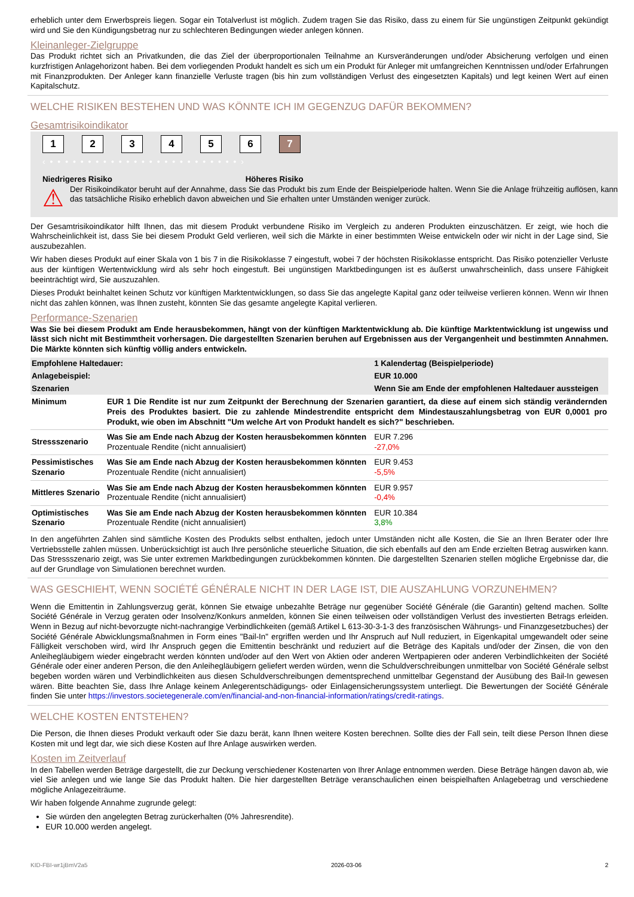erheblich unter dem Erwerbspreis liegen. Sogar ein Totalverlust ist möglich. Zudem tragen Sie das Risiko, dass zu einem für Sie ungünstigen Zeitpunkt gekündigt wird und Sie den Kündigungsbetrag nur zu schlechteren Bedingungen wieder anlegen können.
Kleinanleger-Zielgruppe
Das Produkt richtet sich an Privatkunden, die das Ziel der überproportionalen Teilnahme an Kursveränderungen und/oder Absicherung verfolgen und einen kurzfristigen Anlagehorizont haben. Bei dem vorliegenden Produkt handelt es sich um ein Produkt für Anleger mit umfangreichen Kenntnissen und/oder Erfahrungen mit Finanzprodukten. Der Anleger kann finanzielle Verluste tragen (bis hin zum vollständigen Verlust des eingesetzten Kapitals) und legt keinen Wert auf einen Kapitalschutz.
WELCHE RISIKEN BESTEHEN UND WAS KÖNNTE ICH IM GEGENZUG DAFÜR BEKOMMEN?
Gesamtrisikoindikator
123456 7
‹ • • • • • • • • • • • • • • • • • • • • • • • • • ›
Niedrigeres Risiko Höheres Risiko
⚠
Der Risikoindikator beruht auf der Annahme, dass Sie das Produkt bis zum Ende der Beispielperiode halten. Wenn Sie die Anlage frühzeitig auflösen, kann das tatsächliche Risiko erheblich davon abweichen und Sie erhalten unter Umständen weniger zurück.
Der Gesamtrisikoindikator hilft Ihnen, das mit diesem Produkt verbundene Risiko im Vergleich zu anderen Produkten einzuschätzen. Er zeigt, wie hoch die Wahrscheinlichkeit ist, dass Sie bei diesem Produkt Geld verlieren, weil sich die Märkte in einer bestimmten Weise entwickeln oder wir nicht in der Lage sind, Sie auszubezahlen.
Wir haben dieses Produkt auf einer Skala von 1 bis 7 in die Risikoklasse 7 eingestuft, wobei 7 der höchsten Risikoklasse entspricht. Das Risiko potenzieller Verluste aus der künftigen Wertentwicklung wird als sehr hoch eingestuft. Bei ungünstigen Marktbedingungen ist es äußerst unwahrscheinlich, dass unsere Fähigkeit beeinträchtigt wird, Sie auszuzahlen.
Dieses Produkt beinhaltet keinen Schutz vor künftigen Marktentwicklungen, so dass Sie das angelegte Kapital ganz oder teilweise verlieren können. Wenn wir Ihnen nicht das zahlen können, was Ihnen zusteht, könnten Sie das gesamte angelegte Kapital verlieren.
Performance-Szenarien
Was Sie bei diesem Produkt am Ende herausbekommen, hängt von der künftigen Marktentwicklung ab. Die künftige Marktentwicklung ist ungewiss und lässt sich nicht mit Bestimmtheit vorhersagen. Die dargestellten Szenarien beruhen auf Ergebnissen aus der Vergangenheit und bestimmten Annahmen. Die Märkte könnten sich künftig völlig anders entwickeln.
| Empfohlene Haltedauer: | | 1 Kalendertag (Beispielperiode) |
| --- | --- | --- |
| Anlagebeispiel: | | EUR 10.000 |
| Szenarien | | Wenn Sie am Ende der empfohlenen Haltedauer aussteigen |
| Minimum | EUR 1 Die Rendite ist nur zum Zeitpunkt der Berechnung der Szenarien garantiert, da diese auf einem sich ständig verändernden Preis des Produktes basiert. Die zu zahlende Mindestrendite entspricht dem Mindestauszahlungsbetrag von EUR 0,0001 pro Produkt, wie oben im Abschnitt "Um welche Art von Produkt handelt es sich?" beschrieben. | |
| Stressszenario | Was Sie am Ende nach Abzug der Kosten herausbekommen könnten Prozentuale Rendite (nicht annualisiert) | EUR 7.296 -27,0% |
| Pessimistisches Szenario | Was Sie am Ende nach Abzug der Kosten herausbekommen könnten Prozentuale Rendite (nicht annualisiert) | EUR 9.453 -5,5% |
| Mittleres Szenario | Was Sie am Ende nach Abzug der Kosten herausbekommen könnten Prozentuale Rendite (nicht annualisiert) | EUR 9.957 -0,4% |
| Optimistisches Szenario | Was Sie am Ende nach Abzug der Kosten herausbekommen könnten Prozentuale Rendite (nicht annualisiert) | EUR 10.384 3,8% |
In den angeführten Zahlen sind sämtliche Kosten des Produkts selbst enthalten, jedoch unter Umständen nicht alle Kosten, die Sie an Ihren Berater oder Ihre Vertriebsstelle zahlen müssen. Unberücksichtigt ist auch Ihre persönliche steuerliche Situation, die sich ebenfalls auf den am Ende erzielten Betrag auswirken kann. Das Stressszenario zeigt, was Sie unter extremen Marktbedingungen zurückbekommen könnten. Die dargestellten Szenarien stellen mögliche Ergebnisse dar, die auf der Grundlage von Simulationen berechnet wurden.
WAS GESCHIEHT, WENN SOCIÉTÉ GÉNÉRALE NICHT IN DER LAGE IST, DIE AUSZAHLUNG VORZUNEHMEN?
Wenn die Emittentin in Zahlungsverzug gerät, können Sie etwaige unbezahlte Beträge nur gegenüber Société Générale (die Garantin) geltend machen. Sollte Société Générale in Verzug geraten oder Insolvenz/Konkurs anmelden, können Sie einen teilweisen oder vollständigen Verlust des investierten Betrags erleiden. Wenn in Bezug auf nicht-bevorzugte nicht-nachrangige Verbindlichkeiten (gemäß Artikel L 613-30-3-1-3 des französischen Währungs- und Finanzgesetzbuches) der Société Générale Abwicklungsmaßnahmen in Form eines "Bail-In" ergriffen werden und Ihr Anspruch auf Null reduziert, in Eigenkapital umgewandelt oder seine Fälligkeit verschoben wird, wird Ihr Anspruch gegen die Emittentin beschränkt und reduziert auf die Beträge des Kapitals und/oder der Zinsen, die von den Anleihegläubigern wieder eingebracht werden könnten und/oder auf den Wert von Aktien oder anderen Wertpapieren oder anderen Verbindlichkeiten der Société Générale oder einer anderen Person, die den Anleihegläubigern geliefert werden würden, wenn die Schuldverschreibungen unmittelbar von Société Générale selbst begeben worden wären und Verbindlichkeiten aus diesen Schuldverschreibungen dementsprechend unmittelbar Gegenstand der Ausübung des Bail-In gewesen wären. Bitte beachten Sie, dass Ihre Anlage keinem Anlegerentschädigungs- oder Einlagensicherungssystem unterliegt. Die Bewertungen der Société Générale finden Sie unter https://investors.societegenerale.com/en/financial-and-non-financial-information/ratings/credit-ratings.
WELCHE KOSTEN ENTSTEHEN?
Die Person, die Ihnen dieses Produkt verkauft oder Sie dazu berät, kann Ihnen weitere Kosten berechnen. Sollte dies der Fall sein, teilt diese Person Ihnen diese Kosten mit und legt dar, wie sich diese Kosten auf Ihre Anlage auswirken werden.
Kosten im Zeitverlauf
In den Tabellen werden Beträge dargestellt, die zur Deckung verschiedener Kostenarten von Ihrer Anlage entnommen werden. Diese Beträge hängen davon ab, wie viel Sie anlegen und wie lange Sie das Produkt halten. Die hier dargestellten Beträge veranschaulichen einen beispielhaften Anlagebetrag und verschiedene mögliche Anlagezeiträume.
Wir haben folgende Annahme zugrunde gelegt:
Sie würden den angelegten Betrag zurückerhalten (0% Jahresrendite).
EUR 10.000 werden angelegt.
KID-FBI-wr1jBmV2a5 2026-03-06 2